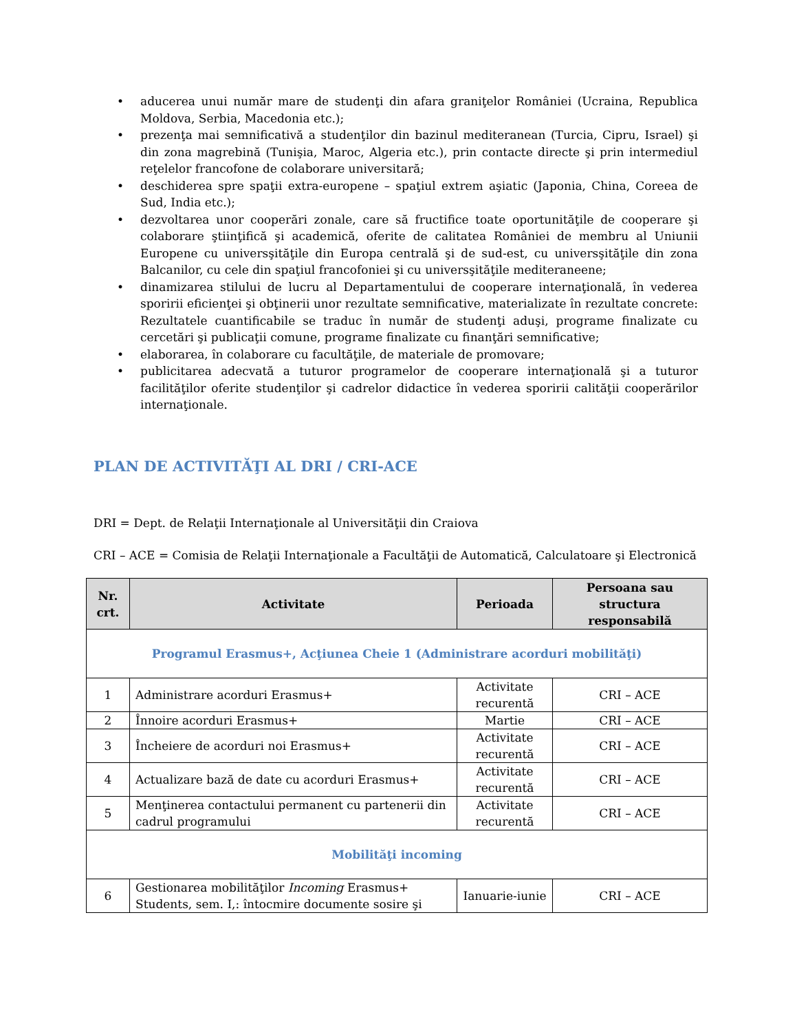• aducerea unui număr mare de studenţi din afara graniţelor României (Ucraina, Republica Moldova, Serbia, Macedonia etc.);
• prezenţa mai semnificativă a studenţilor din bazinul mediteranean (Turcia, Cipru, Israel) şi din zona magrebină (Tunişia, Maroc, Algeria etc.), prin contacte directe şi prin intermediul reţelelor francofone de colaborare universitară;
• deschiderea spre spaţii extra-europene – spaţiul extrem aşiatic (Japonia, China, Coreea de Sud, India etc.);
• dezvoltarea unor cooperări zonale, care să fructifice toate oportunităţile de cooperare şi colaborare ştiinţifică şi academică, oferite de calitatea României de membru al Uniunii Europene cu universşităţile din Europa centrală şi de sud-est, cu universşităţile din zona Balcanilor, cu cele din spaţiul francofoniei şi cu universşităţile mediteraneene;
• dinamizarea stilului de lucru al Departamentului de cooperare internaţională, în vederea sporirii eficienţei şi obţinerii unor rezultate semnificative, materializate în rezultate concrete: Rezultatele cuantificabile se traduc în număr de studenţi aduşi, programe finalizate cu cercetări şi publicaţii comune, programe finalizate cu finanţări semnificative;
• elaborarea, în colaborare cu facultăţile, de materiale de promovare;
• publicitarea adecvată a tuturor programelor de cooperare internaţională şi a tuturor facilităţilor oferite studenţilor şi cadrelor didactice în vederea sporirii calităţii cooperărilor internaţionale.
PLAN DE ACTIVITĂŢI AL DRI / CRI-ACE
DRI = Dept. de Relaţii Internaţionale al Universităţii din Craiova
CRI – ACE = Comisia de Relaţii Internaţionale a Facultăţii de Automatică, Calculatoare şi Electronică
| Nr. crt. | Activitate | Perioada | Persoana sau structura responsabilă |
| --- | --- | --- | --- |
| Programul Erasmus+, Acţiunea Cheie 1 (Administrare acorduri mobilităţi) | | | |
| 1 | Administrare acorduri Erasmus+ | Activitate recurentă | CRI – ACE |
| 2 | Înnoire acorduri Erasmus+ | Martie | CRI – ACE |
| 3 | Încheiere de acorduri noi Erasmus+ | Activitate recurentă | CRI – ACE |
| 4 | Actualizare bază de date cu acorduri Erasmus+ | Activitate recurentă | CRI – ACE |
| 5 | Menţinerea contactului permanent cu partenerii din cadrul programului | Activitate recurentă | CRI – ACE |
| Mobilităţi incoming | | | |
| 6 | Gestionarea mobilităţilor Incoming Erasmus+ Students, sem. I,: întocmire documente sosire şi | Ianuarie-iunie | CRI – ACE |